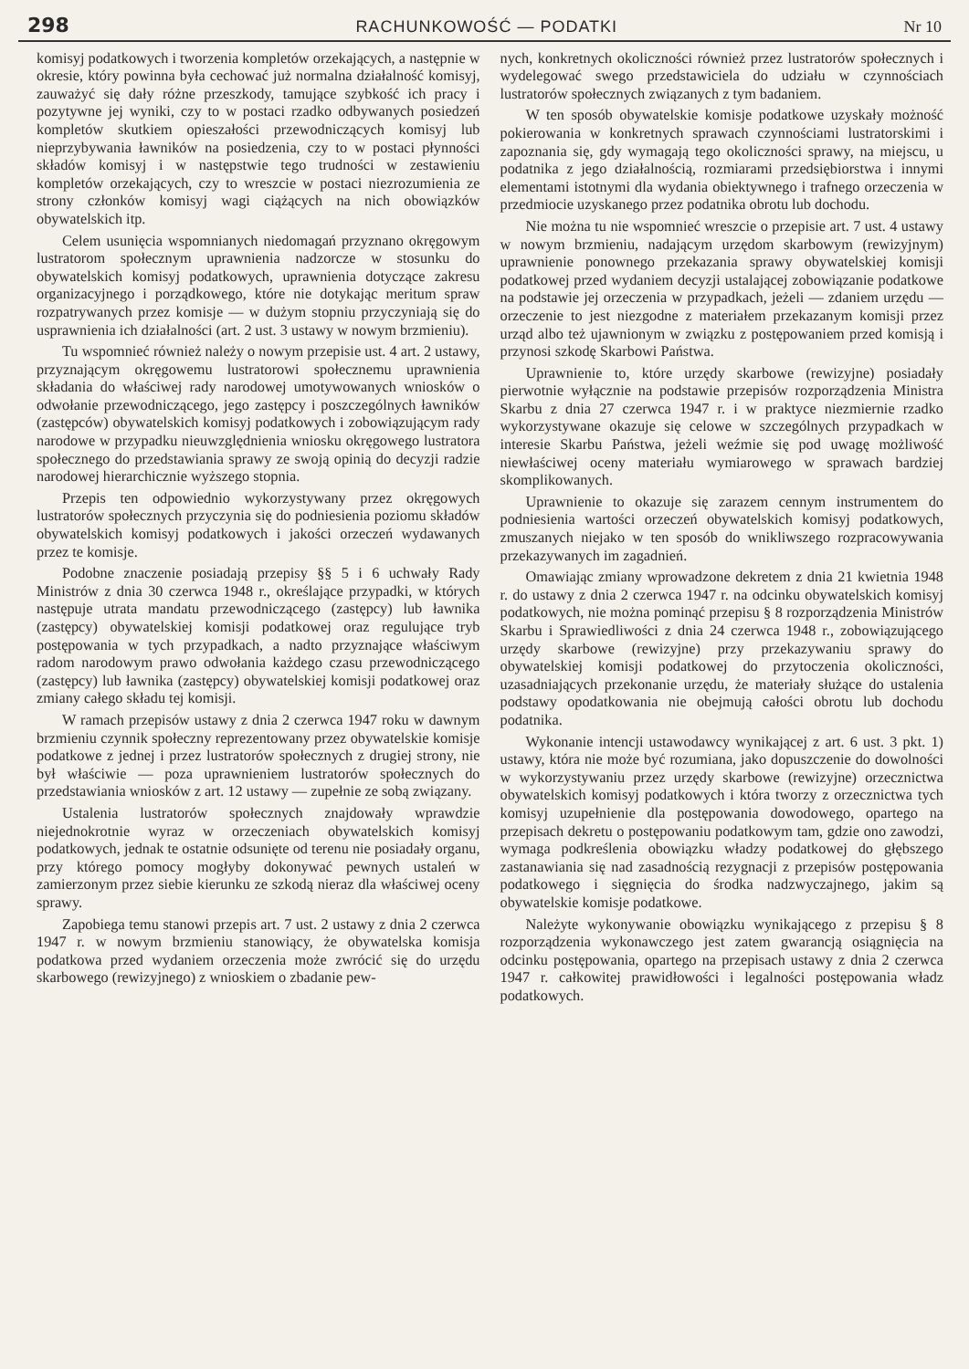298 RACHUNKOWOŚĆ — PODATKI Nr 10
komisyj podatkowych i tworzenia kompletów orzekających, a następnie w okresie, który powinna była cechować już normalna działalność komisyj, zauważyć się dały różne przeszkody, tamujące szybkość ich pracy i pozytywne jej wyniki, czy to w postaci rzadko odbywanych posiedzeń kompletów skutkiem opieszałości przewodniczących komisyj lub nieprzybywania ławników na posiedzenia, czy to w postaci płynności składów komisyj i w następstwie tego trudności w zestawieniu kompletów orzekających, czy to wreszcie w postaci niezrozumienia ze strony członków komisyj wagi ciążących na nich obowiązków obywatelskich itp.
Celem usunięcia wspomnianych niedomagań przyznano okręgowym lustratorom społecznym uprawnienia nadzorcze w stosunku do obywatelskich komisyj podatkowych, uprawnienia dotyczące zakresu organizacyjnego i porządkowego, które nie dotykając meritum spraw rozpatrywanych przez komisje — w dużym stopniu przyczyniają się do usprawnienia ich działalności (art. 2 ust. 3 ustawy w nowym brzmieniu).
Tu wspomnieć również należy o nowym przepisie ust. 4 art. 2 ustawy, przyznającym okręgowemu lustratorowi społecznemu uprawnienia składania do właściwej rady narodowej umotywowanych wniosków o odwołanie przewodniczącego, jego zastępcy i poszczególnych ławników (zastępców) obywatelskich komisyj podatkowych i zobowiązującym rady narodowe w przypadku nieuwzględnienia wniosku okręgowego lustratora społecznego do przedstawiania sprawy ze swoją opinią do decyzji radzie narodowej hierarchicznie wyższego stopnia.
Przepis ten odpowiednio wykorzystywany przez okręgowych lustratorów społecznych przyczynia się do podniesienia poziomu składów obywatelskich komisyj podatkowych i jakości orzeczeń wydawanych przez te komisje.
Podobne znaczenie posiadają przepisy §§ 5 i 6 uchwały Rady Ministrów z dnia 30 czerwca 1948 r., określające przypadki, w których następuje utrata mandatu przewodniczącego (zastępcy) lub ławnika (zastępcy) obywatelskiej komisji podatkowej oraz regulujące tryb postępowania w tych przypadkach, a nadto przyznające właściwym radom narodowym prawo odwołania każdego czasu przewodniczącego (zastępcy) lub ławnika (zastępcy) obywatelskiej komisji podatkowej oraz zmiany całego składu tej komisji.
W ramach przepisów ustawy z dnia 2 czerwca 1947 roku w dawnym brzmieniu czynnik społeczny reprezentowany przez obywatelskie komisje podatkowe z jednej i przez lustratorów społecznych z drugiej strony, nie był właściwie — poza uprawnieniem lustratorów społecznych do przedstawiania wniosków z art. 12 ustawy — zupełnie ze sobą związany.
Ustalenia lustratorów społecznych znajdowały wprawdzie niejednokrotnie wyraz w orzeczeniach obywatelskich komisyj podatkowych, jednak te ostatnie odsunięte od terenu nie posiadały organu, przy którego pomocy mogłyby dokonywać pewnych ustaleń w zamierzonym przez siebie kierunku ze szkodą nieraz dla właściwej oceny sprawy.
Zapobiega temu stanowi przepis art. 7 ust. 2 ustawy z dnia 2 czerwca 1947 r. w nowym brzmieniu stanowiący, że obywatelska komisja podatkowa przed wydaniem orzeczenia może zwrócić się do urzędu skarbowego (rewizyjnego) z wnioskiem o zbadanie pew-
nych, konkretnych okoliczności również przez lustratorów społecznych i wydelegować swego przedstawiciela do udziału w czynnościach lustratorów społecznych związanych z tym badaniem.
W ten sposób obywatelskie komisje podatkowe uzyskały możność pokierowania w konkretnych sprawach czynnościami lustratorskimi i zapoznania się, gdy wymagają tego okoliczności sprawy, na miejscu, u podatnika z jego działalnością, rozmiarami przedsiębiorstwa i innymi elementami istotnymi dla wydania obiektywnego i trafnego orzeczenia w przedmiocie uzyskanego przez podatnika obrotu lub dochodu.
Nie można tu nie wspomnieć wreszcie o przepisie art. 7 ust. 4 ustawy w nowym brzmieniu, nadającym urzędom skarbowym (rewizyjnym) uprawnienie ponownego przekazania sprawy obywatelskiej komisji podatkowej przed wydaniem decyzji ustalającej zobowiązanie podatkowe na podstawie jej orzeczenia w przypadkach, jeżeli — zdaniem urzędu — orzeczenie to jest niezgodne z materiałem przekazanym komisji przez urząd albo też ujawnionym w związku z postępowaniem przed komisją i przynosi szkodę Skarbowi Państwa.
Uprawnienie to, które urzędy skarbowe (rewizyjne) posiadały pierwotnie wyłącznie na podstawie przepisów rozporządzenia Ministra Skarbu z dnia 27 czerwca 1947 r. i w praktyce niezmiernie rzadko wykorzystywane okazuje się celowe w szczególnych przypadkach w interesie Skarbu Państwa, jeżeli weźmie się pod uwagę możliwość niewłaściwej oceny materiału wymiarowego w sprawach bardziej skomplikowanych.
Uprawnienie to okazuje się zarazem cennym instrumentem do podniesienia wartości orzeczeń obywatelskich komisyj podatkowych, zmuszanych niejako w ten sposób do wnikliwszego rozpracowywania przekazywanych im zagadnień.
Omawiając zmiany wprowadzone dekretem z dnia 21 kwietnia 1948 r. do ustawy z dnia 2 czerwca 1947 r. na odcinku obywatelskich komisyj podatkowych, nie można pominąć przepisu § 8 rozporządzenia Ministrów Skarbu i Sprawiedliwości z dnia 24 czerwca 1948 r., zobowiązującego urzędy skarbowe (rewizyjne) przy przekazywaniu sprawy do obywatelskiej komisji podatkowej do przytoczenia okoliczności, uzasadniających przekonanie urzędu, że materiały służące do ustalenia podstawy opodatkowania nie obejmują całości obrotu lub dochodu podatnika.
Wykonanie intencji ustawodawcy wynikającej z art. 6 ust. 3 pkt. 1) ustawy, która nie może być rozumiana, jako dopuszczenie do dowolności w wykorzystywaniu przez urzędy skarbowe (rewizyjne) orzecznictwa obywatelskich komisyj podatkowych i która tworzy z orzecznictwa tych komisyj uzupełnienie dla postępowania dowodowego, opartego na przepisach dekretu o postępowaniu podatkowym tam, gdzie ono zawodzi, wymaga podkreślenia obowiązku władzy podatkowej do głębszego zastanawiania się nad zasadnością rezygnacji z przepisów postępowania podatkowego i sięgnięcia do środka nadzwyczajnego, jakim są obywatelskie komisje podatkowe.
Należyte wykonywanie obowiązku wynikającego z przepisu § 8 rozporządzenia wykonawczego jest zatem gwarancją osiągnięcia na odcinku postępowania, opartego na przepisach ustawy z dnia 2 czerwca 1947 r. całkowitej prawidłowości i legalności postępowania władz podatkowych.